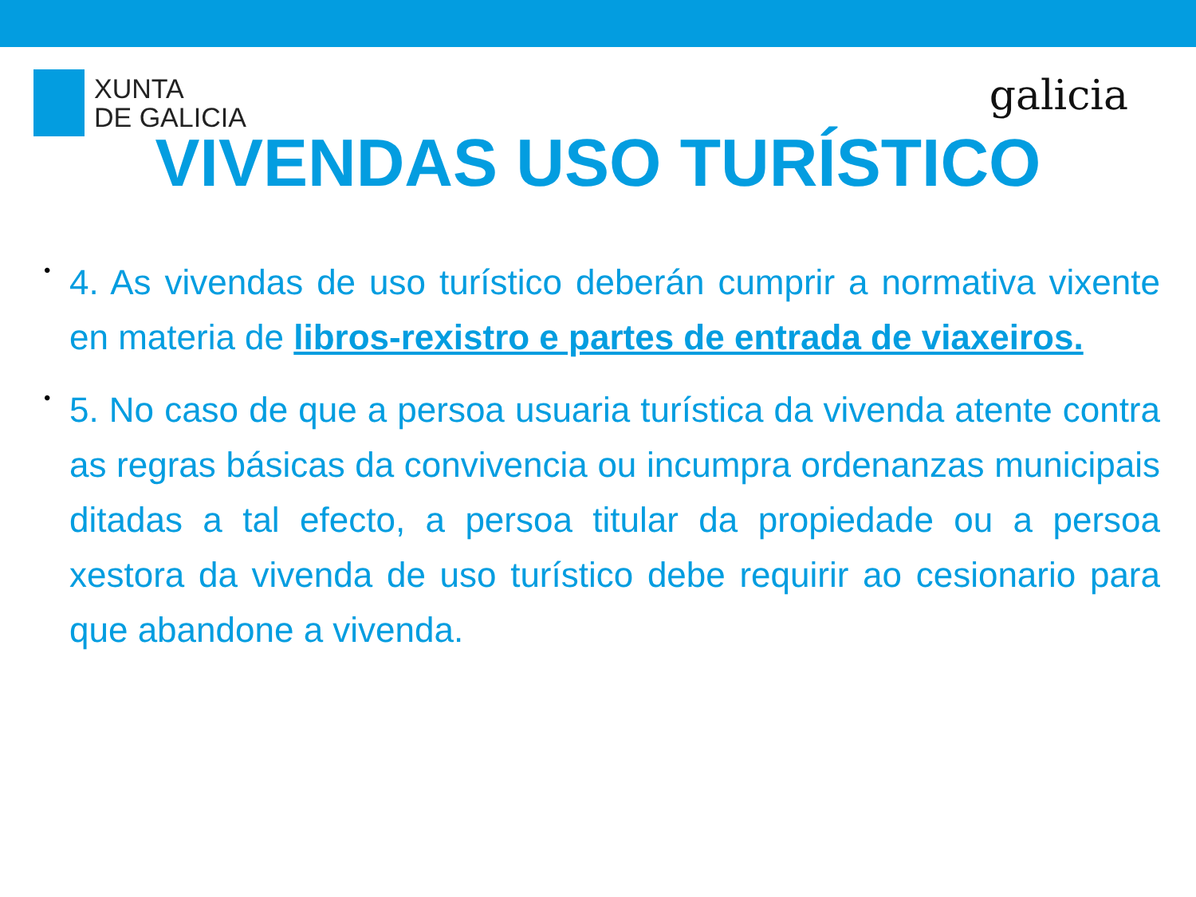XUNTA
DE GALICIA
galicia
VIVENDAS USO TURÍSTICO
• 4. As vivendas de uso turístico deberán cumprir a normativa vixente en materia de libros-rexistro e partes de entrada de viaxeiros.
• 5. No caso de que a persoa usuaria turística da vivenda atente contra as regras básicas da convivencia ou incumpra ordenanzas municipais ditadas a tal efecto, a persoa titular da propiedade ou a persoa xestora da vivenda de uso turístico debe requirir ao cesionario para que abandone a vivenda.